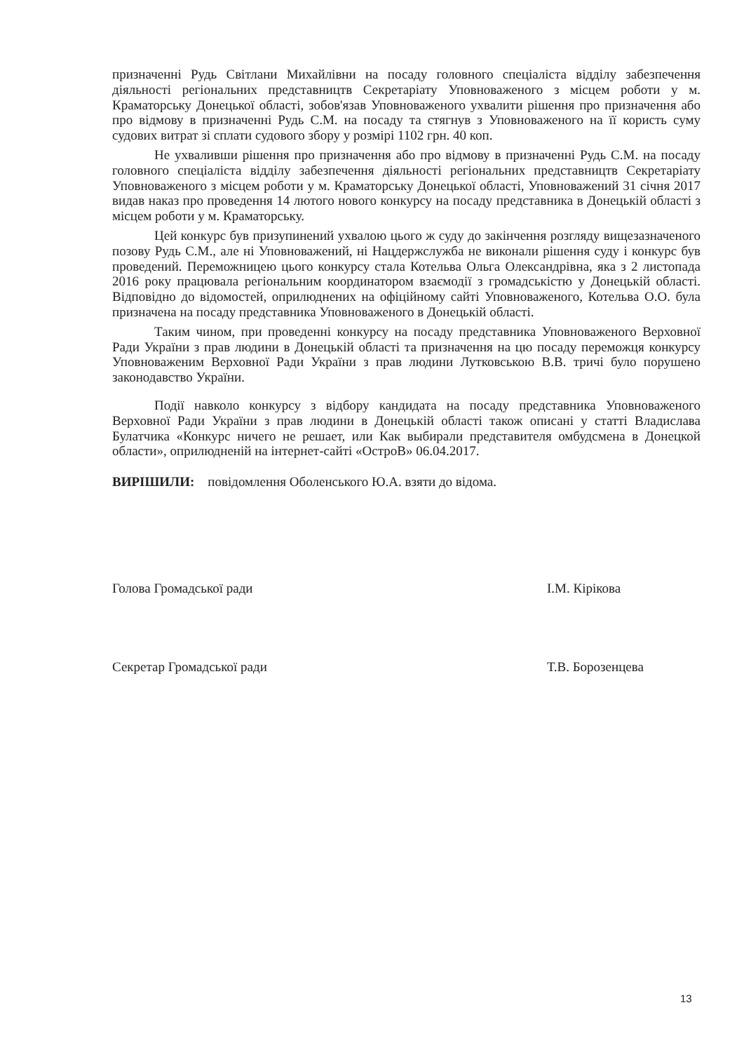призначенні Рудь Світлани Михайлівни на посаду головного спеціаліста відділу забезпечення діяльності регіональних представництв Секретаріату Уповноваженого з місцем роботи у м. Краматорську Донецької області, зобов'язав Уповноваженого ухвалити рішення про призначення або про відмову в призначенні Рудь С.М. на посаду та стягнув з Уповноваженого на її користь суму судових витрат зі сплати судового збору у розмірі 1102 грн. 40 коп.
Не ухваливши рішення про призначення або про відмову в призначенні Рудь С.М. на посаду головного спеціаліста відділу забезпечення діяльності регіональних представництв Секретаріату Уповноваженого з місцем роботи у м. Краматорську Донецької області, Уповноважений 31 січня 2017 видав наказ про проведення 14 лютого нового конкурсу на посаду представника в Донецькій області з місцем роботи у м. Краматорську.
Цей конкурс був призупинений ухвалою цього ж суду до закінчення розгляду вищезазначеного позову Рудь С.М., але ні Уповноважений, ні Нацдержслужба не виконали рішення суду і конкурс був проведений. Переможницею цього конкурсу стала Котельва Ольга Олександрівна, яка з 2 листопада 2016 року працювала регіональним координатором взаємодії з громадськістю у Донецькій області. Відповідно до відомостей, оприлюднених на офіційному сайті Уповноваженого, Котельва О.О. була призначена на посаду представника Уповноваженого в Донецькій області.
Таким чином, при проведенні конкурсу на посаду представника Уповноваженого Верховної Ради України з прав людини в Донецькій області та призначення на цю посаду переможця конкурсу Уповноваженим Верховної Ради України з прав людини Лутковською В.В. тричі було порушено законодавство України.
Події навколо конкурсу з відбору кандидата на посаду представника Уповноваженого Верховної Ради України з прав людини в Донецькій області також описані у статті Владислава Булатчика «Конкурс ничего не решает, или Как выбирали представителя омбудсмена в Донецкой области», оприлюдненій на інтернет-сайті «ОстроВ» 06.04.2017.
ВИРІШИЛИ: повідомлення Оболенського Ю.А. взяти до відома.
Голова Громадської ради І.М. Кірікова
Секретар Громадської ради Т.В. Борозенцева
13